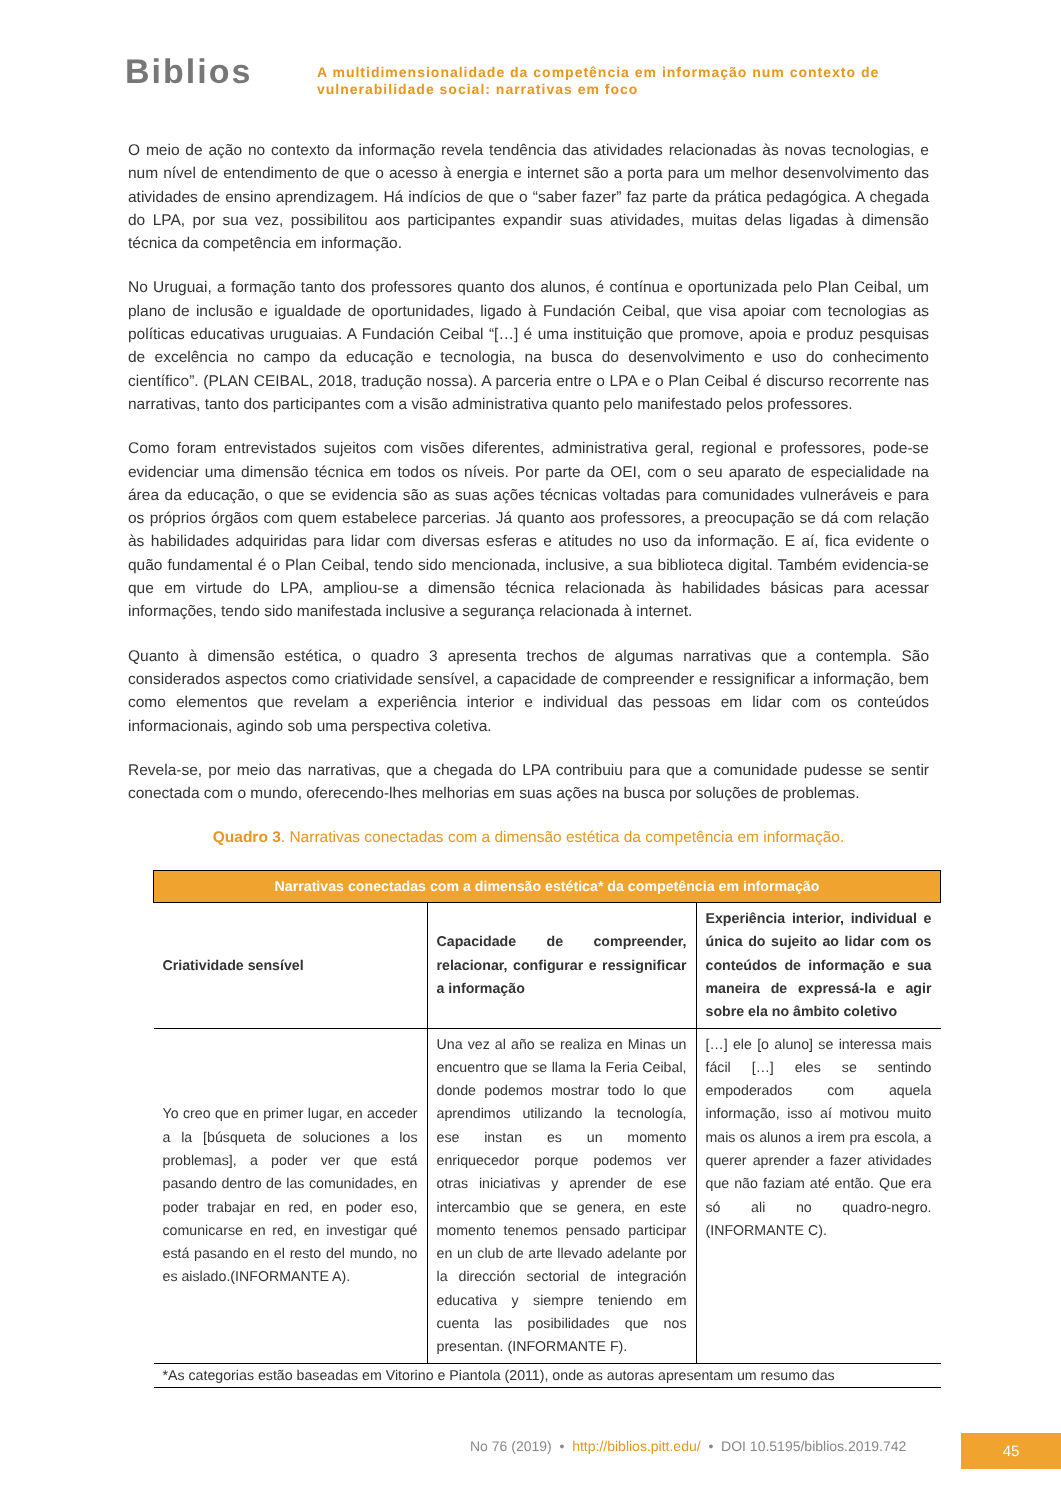Biblios
A multidimensionalidade da competência em informação num contexto de
vulnerabilidade social: narrativas em foco
O meio de ação no contexto da informação revela tendência das atividades relacionadas às novas tecnologias, e num nível de entendimento de que o acesso à energia e internet são a porta para um melhor desenvolvimento das atividades de ensino aprendizagem. Há indícios de que o “saber fazer” faz parte da prática pedagógica. A chegada do LPA, por sua vez, possibilitou aos participantes expandir suas atividades, muitas delas ligadas à dimensão técnica da competência em informação.
No Uruguai, a formação tanto dos professores quanto dos alunos, é contínua e oportunizada pelo Plan Ceibal, um plano de inclusão e igualdade de oportunidades, ligado à Fundación Ceibal, que visa apoiar com tecnologias as políticas educativas uruguaias. A Fundación Ceibal “[…] é uma instituição que promove, apoia e produz pesquisas de excelência no campo da educação e tecnologia, na busca do desenvolvimento e uso do conhecimento científico”. (PLAN CEIBAL, 2018, tradução nossa). A parceria entre o LPA e o Plan Ceibal é discurso recorrente nas narrativas, tanto dos participantes com a visão administrativa quanto pelo manifestado pelos professores.
Como foram entrevistados sujeitos com visões diferentes, administrativa geral, regional e professores, pode-se evidenciar uma dimensão técnica em todos os níveis. Por parte da OEI, com o seu aparato de especialidade na área da educação, o que se evidencia são as suas ações técnicas voltadas para comunidades vulneráveis e para os próprios órgãos com quem estabelece parcerias. Já quanto aos professores, a preocupação se dá com relação às habilidades adquiridas para lidar com diversas esferas e atitudes no uso da informação. E aí, fica evidente o quão fundamental é o Plan Ceibal, tendo sido mencionada, inclusive, a sua biblioteca digital. Também evidencia-se que em virtude do LPA, ampliou-se a dimensão técnica relacionada às habilidades básicas para acessar informações, tendo sido manifestada inclusive a segurança relacionada à internet.
Quanto à dimensão estética, o quadro 3 apresenta trechos de algumas narrativas que a contempla. São considerados aspectos como criatividade sensível, a capacidade de compreender e ressignificar a informação, bem como elementos que revelam a experiência interior e individual das pessoas em lidar com os conteúdos informacionais, agindo sob uma perspectiva coletiva.
Revela-se, por meio das narrativas, que a chegada do LPA contribuiu para que a comunidade pudesse se sentir conectada com o mundo, oferecendo-lhes melhorias em suas ações na busca por soluções de problemas.
Quadro 3. Narrativas conectadas com a dimensão estética da competência em informação.
| Narrativas conectadas com a dimensão estética* da competência em informação | | |
| --- | --- | --- |
| Criatividade sensível | Capacidade de compreender, relacionar, configurar e ressignificar a informação | Experiência interior, individual e única do sujeito ao lidar com os conteúdos de informação e sua maneira de expressá-la e agir sobre ela no âmbito coletivo |
| Yo creo que en primer lugar, en acceder a la [búsqueta de soluciones a los problemas], a poder ver que está pasando dentro de las comunidades, en poder trabajar en red, en poder eso, comunicarse en red, en investigar qué está pasando en el resto del mundo, no es aislado.(INFORMANTE A). | Una vez al año se realiza en Minas un encuentro que se llama la Feria Ceibal, donde podemos mostrar todo lo que aprendimos utilizando la tecnología, ese instan es un momento enriquecedor porque podemos ver otras iniciativas y aprender de ese intercambio que se genera, en este momento tenemos pensado participar en un club de arte llevado adelante por la dirección sectorial de integración educativa y siempre teniendo em cuenta las posibilidades que nos presentan. (INFORMANTE F). | […] ele [o aluno] se interessa mais fácil […] eles se sentindo empoderados com aquela informação, isso aí motivou muito mais os alunos a irem pra escola, a querer aprender a fazer atividades que não faziam até então. Que era só ali no quadro-negro. (INFORMANTE C). |
| *As categorias estão baseadas em Vitorino e Piantola (2011), onde as autoras apresentam um resumo das | | |
No 76 (2019) • http://biblios.pitt.edu/ • DOI 10.5195/biblios.2019.742
45